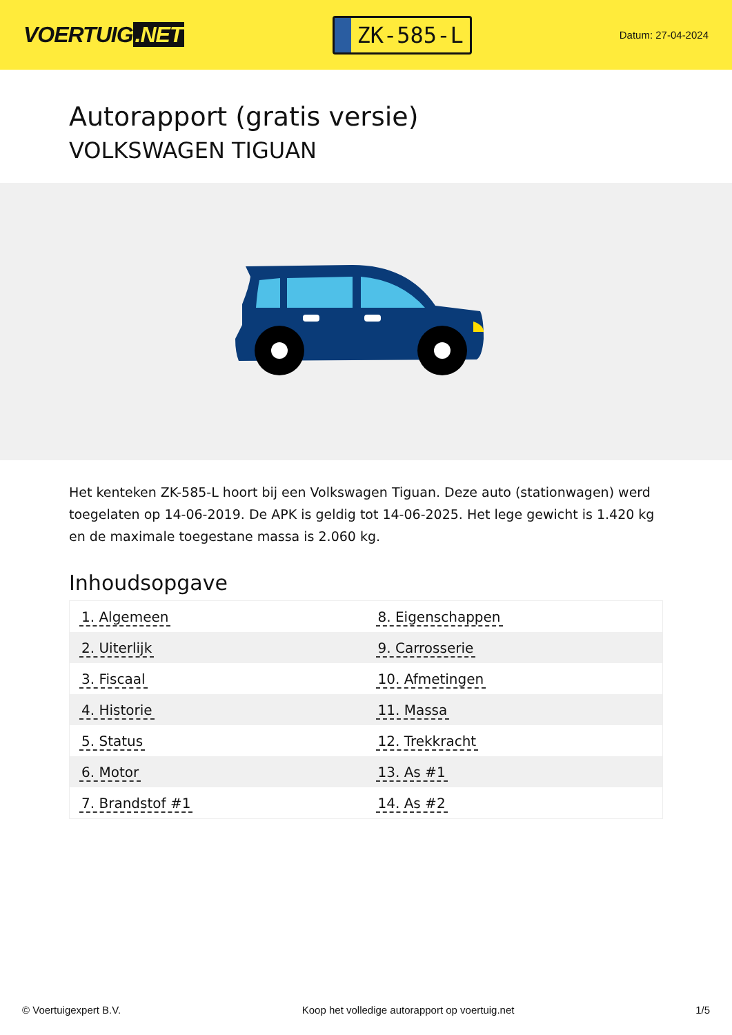VOERTUIG.NET
ZK-585-L
Datum: 27-04-2024
Autorapport (gratis versie)
VOLKSWAGEN TIGUAN
Het kenteken ZK-585-L hoort bij een Volkswagen Tiguan. Deze auto (stationwagen) werd toegelaten op 14-06-2019. De APK is geldig tot 14-06-2025. Het lege gewicht is 1.420 kg en de maximale toegestane massa is 2.060 kg.
Inhoudsopgave
| 1. Algemeen | 8. Eigenschappen |
| 2. Uiterlijk | 9. Carrosserie |
| 3. Fiscaal | 10. Afmetingen |
| 4. Historie | 11. Massa |
| 5. Status | 12. Trekkracht |
| 6. Motor | 13. As #1 |
| 7. Brandstof #1 | 14. As #2 |
© Voertuigexpert B.V. Koop het volledige autorapport op voertuig.net 1/5